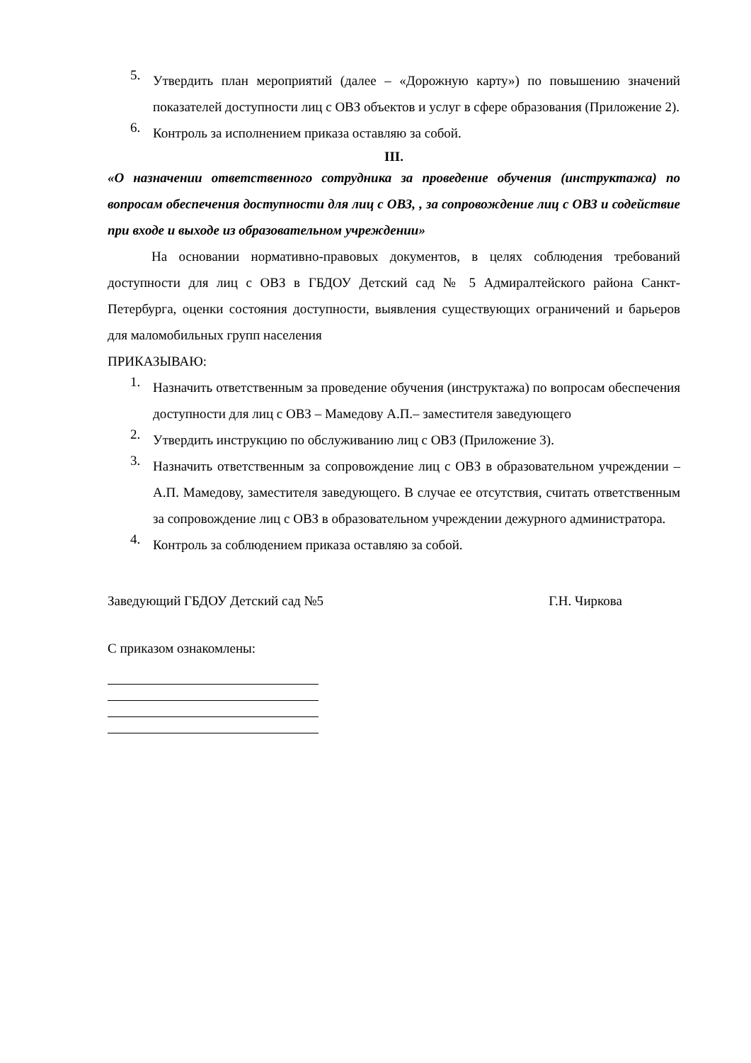5. Утвердить план мероприятий (далее – «Дорожную карту») по повышению значений показателей доступности лиц с ОВЗ объектов и услуг в сфере образования (Приложение 2).
6. Контроль за исполнением приказа оставляю за собой.
III.
«О назначении ответственного сотрудника за проведение обучения (инструктажа) по вопросам обеспечения доступности для лиц с ОВЗ, , за сопровождение лиц с ОВЗ и содействие при входе и выходе из образовательном учреждении»
На основании нормативно-правовых документов, в целях соблюдения требований доступности для лиц с ОВЗ в ГБДОУ Детский сад № 5 Адмиралтейского района Санкт-Петербурга, оценки состояния доступности, выявления существующих ограничений и барьеров для маломобильных групп населения
ПРИКАЗЫВАЮ:
1. Назначить ответственным за проведение обучения (инструктажа) по вопросам обеспечения доступности для лиц с ОВЗ – Мамедову А.П.– заместителя заведующего
2. Утвердить инструкцию по обслуживанию лиц с ОВЗ (Приложение 3).
3. Назначить ответственным за сопровождение лиц с ОВЗ в образовательном учреждении – А.П. Мамедову, заместителя заведующего. В случае ее отсутствия, считать ответственным за сопровождение лиц с ОВЗ в образовательном учреждении дежурного администратора.
4. Контроль за соблюдением приказа оставляю за собой.
Заведующий ГБДОУ Детский сад №5 Г.Н. Чиркова
С приказом ознакомлены: